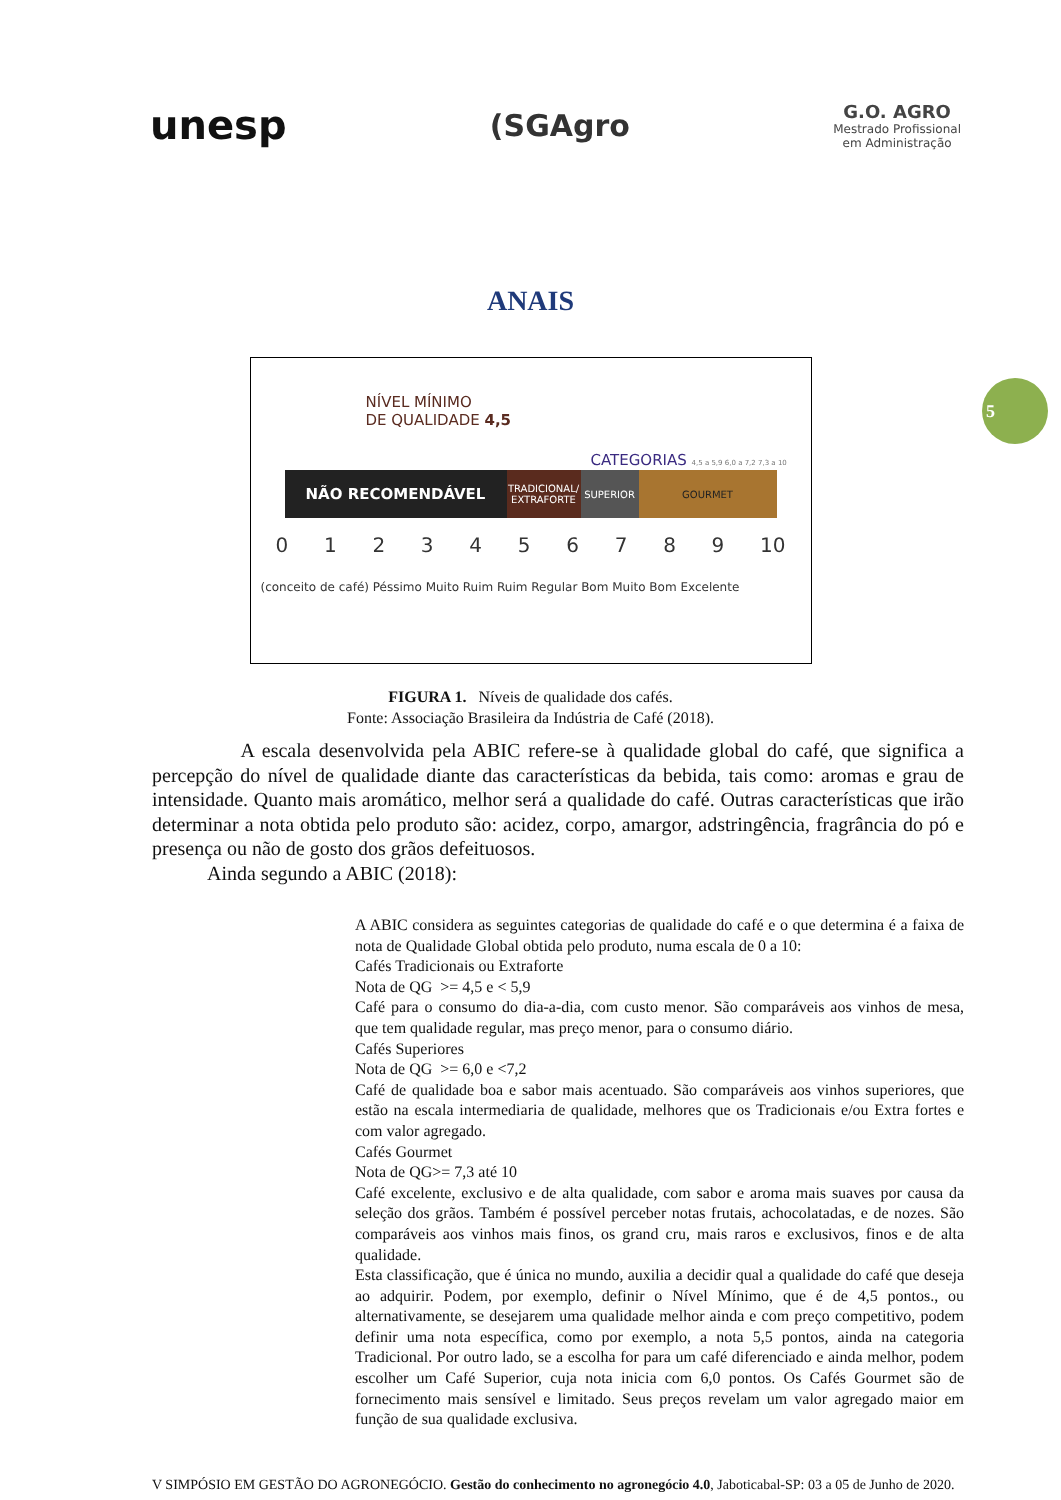unesp
(SGAgro
G.O. AGRO
Mestrado Profissional
em Administração
5
ANAIS
NÍVEL MÍNIMO
DE QUALIDADE 4,5
CATEGORIAS 4,5 a 5,9 6,0 a 7,2 7,3 a 10
NÃO RECOMENDÁVEL
TRADICIONAL/
EXTRAFORTE
SUPERIOR GOURMET
0 1 2 3 4 5 6 7 8 9 10
(conceito de café) Péssimo Muito Ruim Ruim Regular Bom Muito Bom Excelente
FIGURA 1. Níveis de qualidade dos cafés.
Fonte: Associação Brasileira da Indústria de Café (2018).
A escala desenvolvida pela ABIC refere-se à qualidade global do café, que significa a percepção do nível de qualidade diante das características da bebida, tais como: aromas e grau de intensidade. Quanto mais aromático, melhor será a qualidade do café. Outras características que irão determinar a nota obtida pelo produto são: acidez, corpo, amargor, adstringência, fragrância do pó e presença ou não de gosto dos grãos defeituosos.
Ainda segundo a ABIC (2018):
A ABIC considera as seguintes categorias de qualidade do café e o que determina é a faixa de nota de Qualidade Global obtida pelo produto, numa escala de 0 a 10:
Cafés Tradicionais ou Extraforte
Nota de QG >= 4,5 e < 5,9
Café para o consumo do dia-a-dia, com custo menor. São comparáveis aos vinhos de mesa, que tem qualidade regular, mas preço menor, para o consumo diário.
Cafés Superiores
Nota de QG >= 6,0 e <7,2
Café de qualidade boa e sabor mais acentuado. São comparáveis aos vinhos superiores, que estão na escala intermediaria de qualidade, melhores que os Tradicionais e/ou Extra fortes e com valor agregado.
Cafés Gourmet
Nota de QG>= 7,3 até 10
Café excelente, exclusivo e de alta qualidade, com sabor e aroma mais suaves por causa da seleção dos grãos. Também é possível perceber notas frutais, achocolatadas, e de nozes. São comparáveis aos vinhos mais finos, os grand cru, mais raros e exclusivos, finos e de alta qualidade.
Esta classificação, que é única no mundo, auxilia a decidir qual a qualidade do café que deseja ao adquirir. Podem, por exemplo, definir o Nível Mínimo, que é de 4,5 pontos., ou alternativamente, se desejarem uma qualidade melhor ainda e com preço competitivo, podem definir uma nota específica, como por exemplo, a nota 5,5 pontos, ainda na categoria Tradicional. Por outro lado, se a escolha for para um café diferenciado e ainda melhor, podem escolher um Café Superior, cuja nota inicia com 6,0 pontos. Os Cafés Gourmet são de fornecimento mais sensível e limitado. Seus preços revelam um valor agregado maior em função de sua qualidade exclusiva.
V SIMPÓSIO EM GESTÃO DO AGRONEGÓCIO. Gestão do conhecimento no agronegócio 4.0, Jaboticabal-SP: 03 a 05 de Junho de 2020.